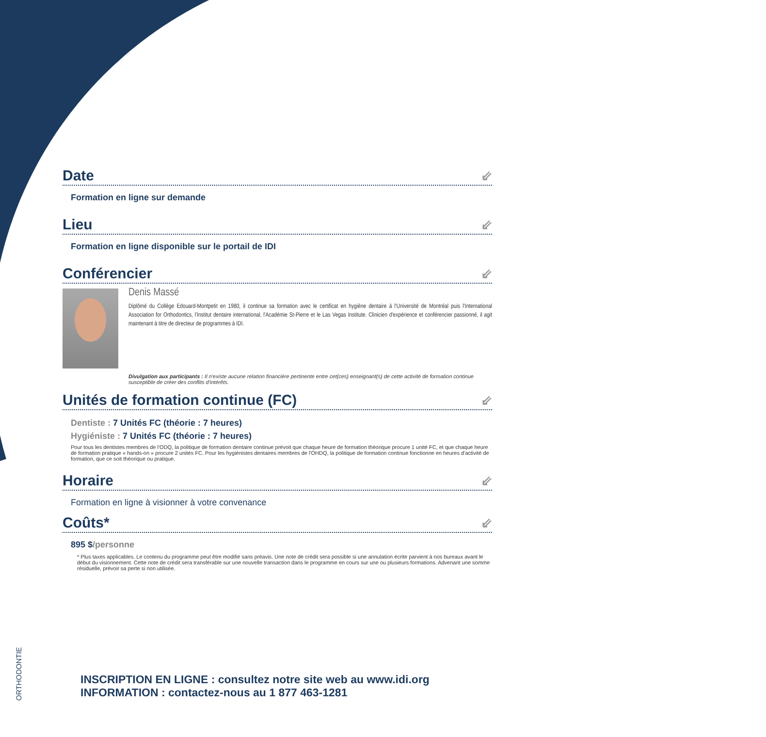Date ⇙
Formation en ligne sur demande
Lieu ⇙
Formation en ligne disponible sur le portail de IDI
Conférencier ⇙
Denis Massé
Diplômé du Collège Edouard-Montpetit en 1980, il continue sa formation avec le certificat en hygiène dentaire à l'Université de Montréal puis l'International Association for Orthodontics, l'Institut dentaire international, l'Académie St-Pierre et le Las Vegas Institute. Clinicien d'expérience et conférencier passionné, il agit maintenant à titre de directeur de programmes à IDI.
Divulgation aux participants : Il n'existe aucune relation financière pertinente entre cet(ces) enseignant(s) de cette activité de formation continue susceptible de créer des conflits d'intérêts.
Unités de formation continue (FC) ⇙
Dentiste : 7 Unités FC (théorie : 7 heures)
Hygiéniste : 7 Unités FC (théorie : 7 heures)
Pour tous les dentistes membres de l'ODQ, la politique de formation dentaire continue prévoit que chaque heure de formation théorique procure 1 unité FC, et que chaque heure de formation pratique « hands-on » procure 2 unités FC. Pour les hygiénistes dentaires membres de l'OHDQ, la politique de formation continue fonctionne en heures d'activité de formation, que ce soit théorique ou pratique.
Horaire ⇙
Formation en ligne à visionner à votre convenance
Coûts* ⇙
895 $/personne
* Plus taxes applicables. Le contenu du programme peut être modifié sans préavis. Une note de crédit sera possible si une annulation écrite parvient à nos bureaux avant le début du visionnement. Cette note de crédit sera transférable sur une nouvelle transaction dans le programme en cours sur une ou plusieurs formations. Advenant une somme résiduelle, prévoir sa perte si non utilisée.
INSCRIPTION EN LIGNE : consultez notre site web au www.idi.org
INFORMATION : contactez-nous au 1 877 463-1281
ORTHODONTIE